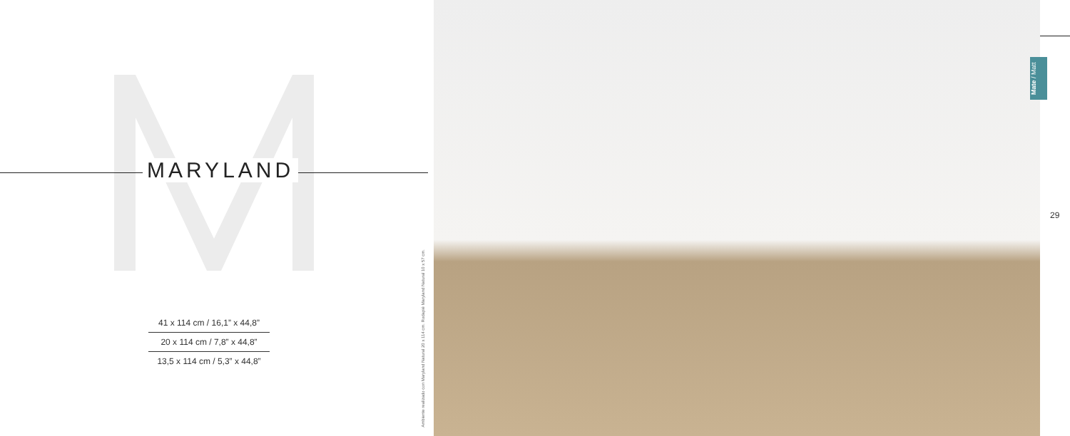MARYLAND
41 x 114 cm / 16,1” x 44,8”
20 x 114 cm / 7,8” x 44,8”
13,5 x 114 cm / 5,3” x 44,8”
Ambiente realizado con Maryland Natural 20 x 114 cm. Rodapié Maryland Natural 10 x 57 cm.
Mate / Matt
29